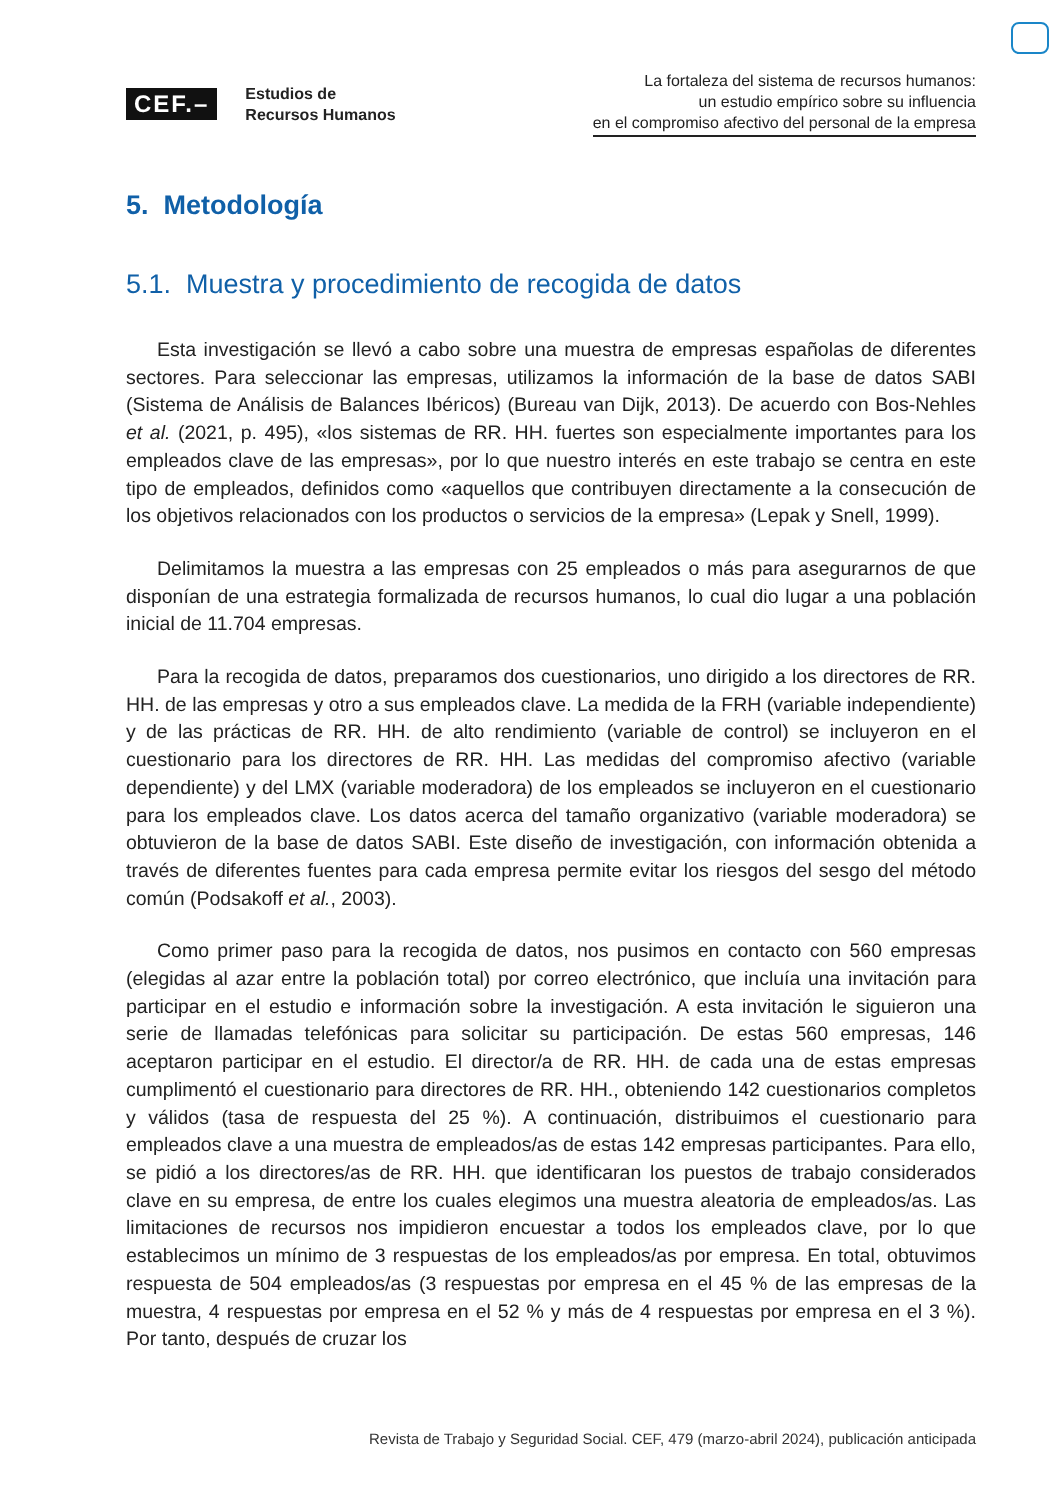CEF.–
Estudios de
Recursos Humanos
La fortaleza del sistema de recursos humanos:
un estudio empírico sobre su influencia
en el compromiso afectivo del personal de la empresa
5. Metodología
5.1. Muestra y procedimiento de recogida de datos
Esta investigación se llevó a cabo sobre una muestra de empresas españolas de diferentes sectores. Para seleccionar las empresas, utilizamos la información de la base de datos SABI (Sistema de Análisis de Balances Ibéricos) (Bureau van Dijk, 2013). De acuerdo con Bos-Nehles et al. (2021, p. 495), «los sistemas de RR. HH. fuertes son especialmente importantes para los empleados clave de las empresas», por lo que nuestro interés en este trabajo se centra en este tipo de empleados, definidos como «aquellos que contribuyen directamente a la consecución de los objetivos relacionados con los productos o servicios de la empresa» (Lepak y Snell, 1999).
Delimitamos la muestra a las empresas con 25 empleados o más para asegurarnos de que disponían de una estrategia formalizada de recursos humanos, lo cual dio lugar a una población inicial de 11.704 empresas.
Para la recogida de datos, preparamos dos cuestionarios, uno dirigido a los directores de RR. HH. de las empresas y otro a sus empleados clave. La medida de la FRH (variable independiente) y de las prácticas de RR. HH. de alto rendimiento (variable de control) se incluyeron en el cuestionario para los directores de RR. HH. Las medidas del compromiso afectivo (variable dependiente) y del LMX (variable moderadora) de los empleados se incluyeron en el cuestionario para los empleados clave. Los datos acerca del tamaño organizativo (variable moderadora) se obtuvieron de la base de datos SABI. Este diseño de investigación, con información obtenida a través de diferentes fuentes para cada empresa permite evitar los riesgos del sesgo del método común (Podsakoff et al., 2003).
Como primer paso para la recogida de datos, nos pusimos en contacto con 560 empresas (elegidas al azar entre la población total) por correo electrónico, que incluía una invitación para participar en el estudio e información sobre la investigación. A esta invitación le siguieron una serie de llamadas telefónicas para solicitar su participación. De estas 560 empresas, 146 aceptaron participar en el estudio. El director/a de RR. HH. de cada una de estas empresas cumplimentó el cuestionario para directores de RR. HH., obteniendo 142 cuestionarios completos y válidos (tasa de respuesta del 25 %). A continuación, distribuimos el cuestionario para empleados clave a una muestra de empleados/as de estas 142 empresas participantes. Para ello, se pidió a los directores/as de RR. HH. que identificaran los puestos de trabajo considerados clave en su empresa, de entre los cuales elegimos una muestra aleatoria de empleados/as. Las limitaciones de recursos nos impidieron encuestar a todos los empleados clave, por lo que establecimos un mínimo de 3 respuestas de los empleados/as por empresa. En total, obtuvimos respuesta de 504 empleados/as (3 respuestas por empresa en el 45 % de las empresas de la muestra, 4 respuestas por empresa en el 52 % y más de 4 respuestas por empresa en el 3 %). Por tanto, después de cruzar los
Revista de Trabajo y Seguridad Social. CEF, 479 (marzo-abril 2024), publicación anticipada